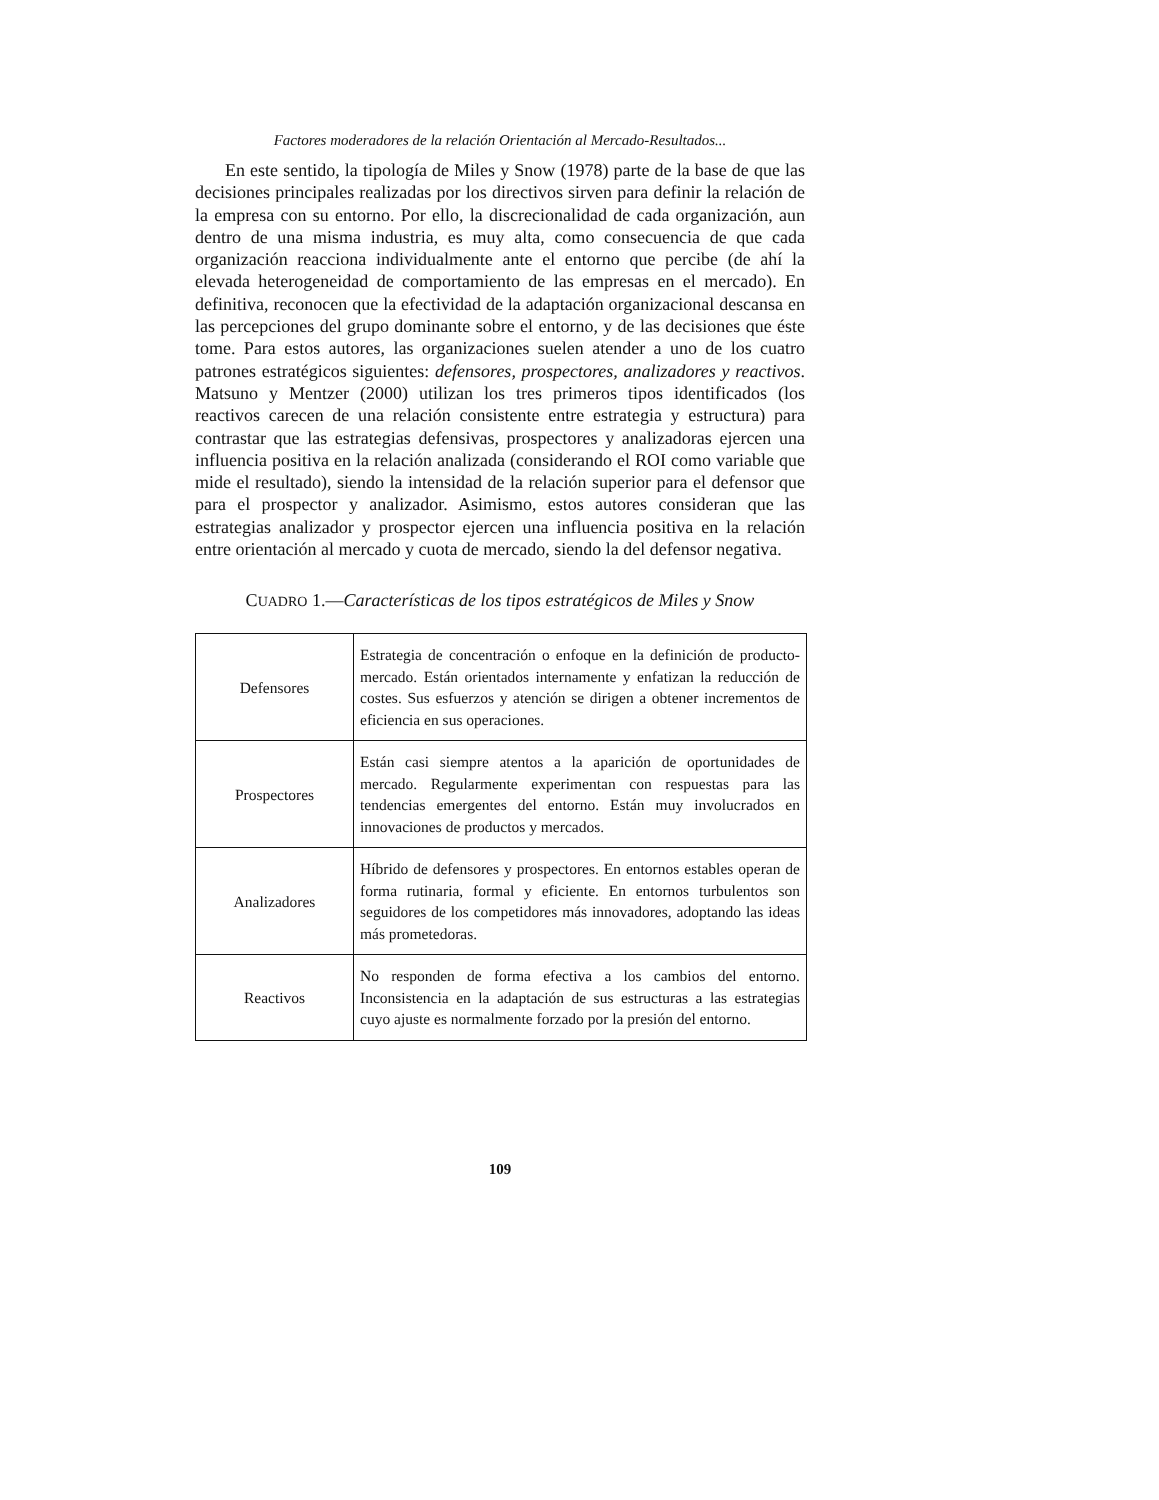Factores moderadores de la relación Orientación al Mercado-Resultados...
En este sentido, la tipología de Miles y Snow (1978) parte de la base de que las decisiones principales realizadas por los directivos sirven para definir la relación de la empresa con su entorno. Por ello, la discrecionalidad de cada organización, aun dentro de una misma industria, es muy alta, como consecuencia de que cada organización reacciona individualmente ante el entorno que percibe (de ahí la elevada heterogeneidad de comportamiento de las empresas en el mercado). En definitiva, reconocen que la efectividad de la adaptación organizacional descansa en las percepciones del grupo dominante sobre el entorno, y de las decisiones que éste tome. Para estos autores, las organizaciones suelen atender a uno de los cuatro patrones estratégicos siguientes: defensores, prospectores, analizadores y reactivos. Matsuno y Mentzer (2000) utilizan los tres primeros tipos identificados (los reactivos carecen de una relación consistente entre estrategia y estructura) para contrastar que las estrategias defensivas, prospectores y analizadoras ejercen una influencia positiva en la relación analizada (considerando el ROI como variable que mide el resultado), siendo la intensidad de la relación superior para el defensor que para el prospector y analizador. Asimismo, estos autores consideran que las estrategias analizador y prospector ejercen una influencia positiva en la relación entre orientación al mercado y cuota de mercado, siendo la del defensor negativa.
CUADRO 1.—Características de los tipos estratégicos de Miles y Snow
| Defensores | Estrategia de concentración o enfoque en la definición de producto-mercado. Están orientados internamente y enfatizan la reducción de costes. Sus esfuerzos y atención se dirigen a obtener incrementos de eficiencia en sus operaciones. |
| Prospectores | Están casi siempre atentos a la aparición de oportunidades de mercado. Regularmente experimentan con respuestas para las tendencias emergentes del entorno. Están muy involucrados en innovaciones de productos y mercados. |
| Analizadores | Híbrido de defensores y prospectores. En entornos estables operan de forma rutinaria, formal y eficiente. En entornos turbulentos son seguidores de los competidores más innovadores, adoptando las ideas más prometedoras. |
| Reactivos | No responden de forma efectiva a los cambios del entorno. Inconsistencia en la adaptación de sus estructuras a las estrategias cuyo ajuste es normalmente forzado por la presión del entorno. |
109